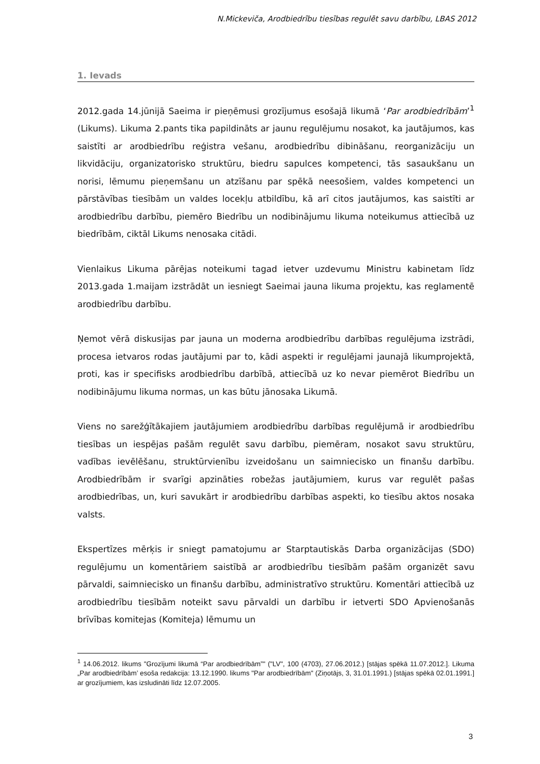N.Mickeviča, Arodbiedrību tiesības regulēt savu darbību, LBAS 2012
1. Ievads
2012.gada 14.jūnijā Saeima ir pieņēmusi grozījumus esošajā likumā ‘Par arodbiedrībām’<sup>1</sup> (Likums). Likuma 2.pants tika papildināts ar jaunu regulējumu nosakot, ka jautājumos, kas saistīti ar arodbiedrību reģistra vešanu, arodbiedrību dibināšanu, reorganizāciju un likvidāciju, organizatorisko struktūru, biedru sapulces kompetenci, tās sasaukšanu un norisi, lēmumu pieņemšanu un atzīšanu par spēkā neesošiem, valdes kompetenci un pārstāvības tiesībām un valdes locekļu atbildību, kā arī citos jautājumos, kas saistīti ar arodbiedrību darbību, piemēro Biedrību un nodibinājumu likuma noteikumus attiecībā uz biedrībām, ciktāl Likums nenosaka citādi.
Vienlaikus Likuma pārējas noteikumi tagad ietver uzdevumu Ministru kabinetam līdz 2013.gada 1.maijam izstrādāt un iesniegt Saeimai jauna likuma projektu, kas reglamentē arodbiedrību darbību.
Ņemot vērā diskusijas par jauna un moderna arodbiedrību darbības regulējuma izstrādi, procesa ietvaros rodas jautājumi par to, kādi aspekti ir regulējami jaunajā likumprojektā, proti, kas ir specifisks arodbiedrību darbībā, attiecībā uz ko nevar piemērot Biedrību un nodibinājumu likuma normas, un kas būtu jānosaka Likumā.
Viens no sarežģītākajiem jautājumiem arodbiedrību darbības regulējumā ir arodbiedrību tiesības un iespējas pašām regulēt savu darbību, piemēram, nosakot savu struktūru, vadības ievēlēšanu, struktūrvienību izveidošanu un saimniecisko un finanšu darbību. Arodbiedrībām ir svarīgi apzināties robežas jautājumiem, kurus var regulēt pašas arodbiedrības, un, kuri savukārt ir arodbiedrību darbības aspekti, ko tiesību aktos nosaka valsts.
Ekspertīzes mērķis ir sniegt pamatojumu ar Starptautiskās Darba organizācijas (SDO) regulējumu un komentāriem saistībā ar arodbiedrību tiesībām pašām organizēt savu pārvaldi, saimniecisko un finanšu darbību, administratīvo struktūru. Komentāri attiecībā uz arodbiedrību tiesībām noteikt savu pārvaldi un darbību ir ietverti SDO Apvienošanās brīvības komitejas (Komiteja) lēmumu un
<sup>1</sup> 14.06.2012. likums "Grozījumi likumā “Par arodbiedrībām”" ("LV", 100 (4703), 27.06.2012.) [stājas spēkā 11.07.2012.]. Likuma „Par arodbiedrībām’ esoša redakcija: 13.12.1990. likums "Par arodbiedrībām" (Ziņotājs, 3, 31.01.1991.) [stājas spēkā 02.01.1991.] ar grozījumiem, kas izsludināti līdz 12.07.2005.
3